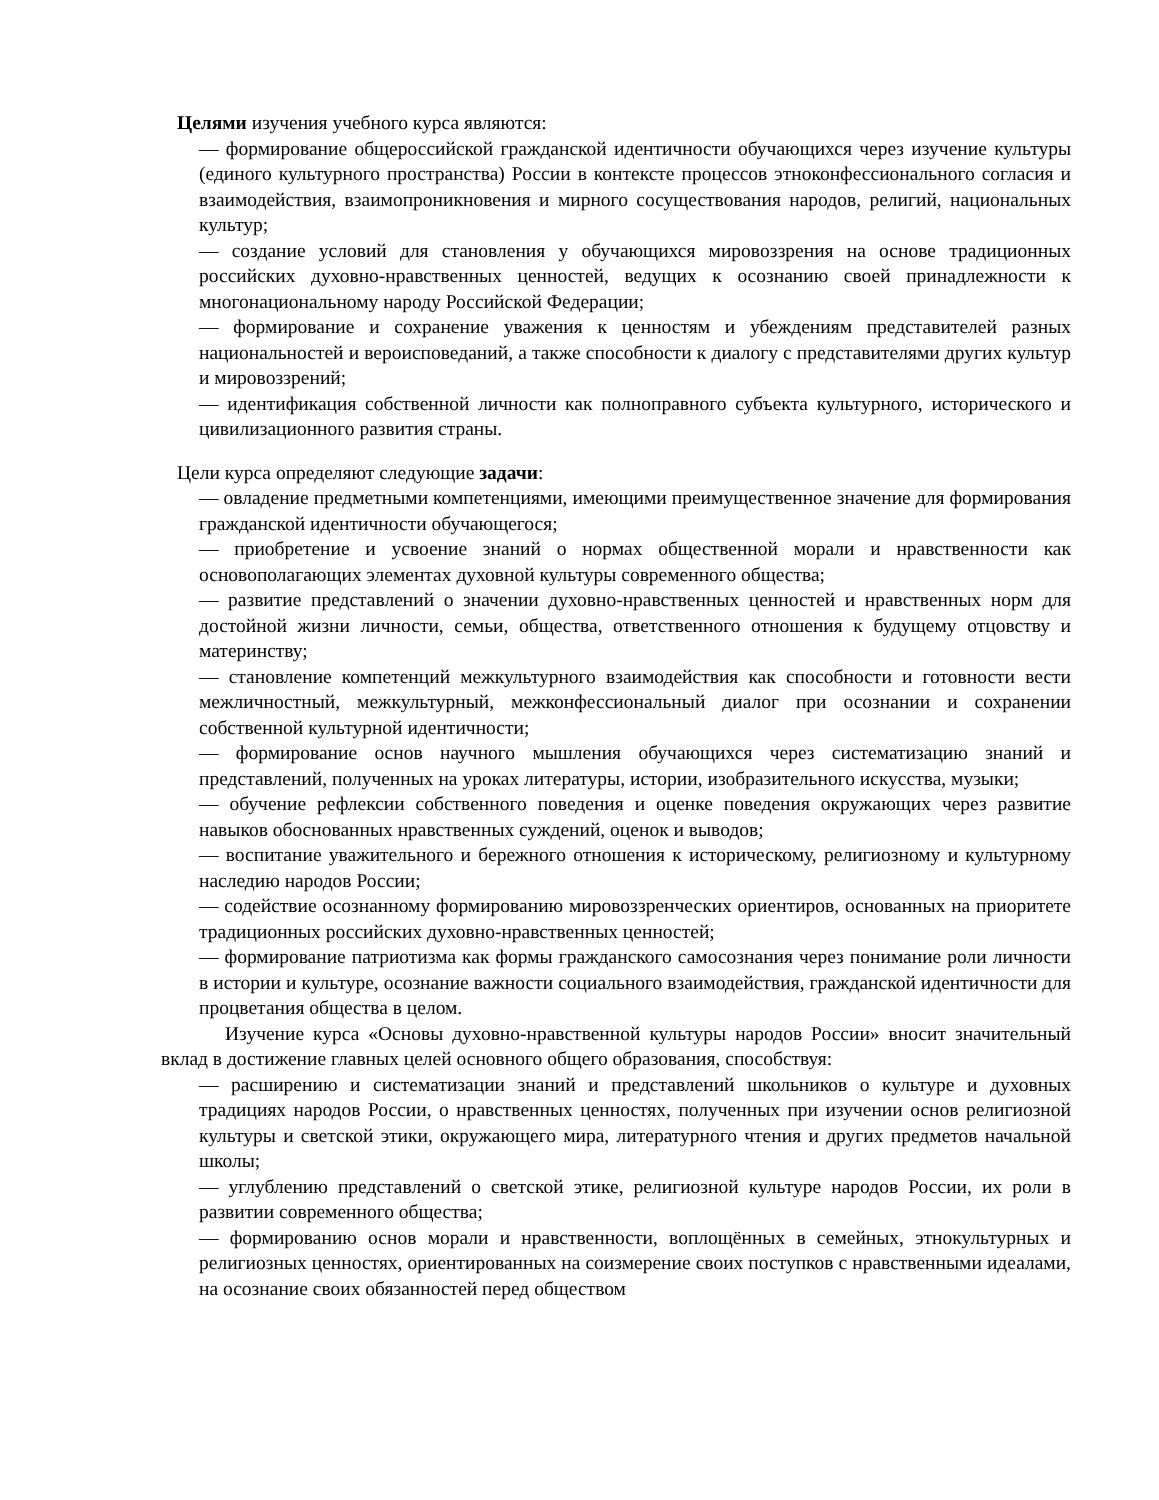Целями изучения учебного курса являются:
— формирование общероссийской гражданской идентичности обучающихся через изучение культуры (единого культурного пространства) России в контексте процессов этноконфессионального согласия и взаимодействия, взаимопроникновения и мирного сосуществования народов, религий, национальных культур;
— создание условий для становления у обучающихся мировоззрения на основе традиционных российских духовно-нравственных ценностей, ведущих к осознанию своей принадлежности к многонациональному народу Российской Федерации;
— формирование и сохранение уважения к ценностям и убеждениям представителей разных национальностей и вероисповеданий, а также способности к диалогу с представителями других культур и мировоззрений;
— идентификация собственной личности как полноправного субъекта культурного, исторического и цивилизационного развития страны.
Цели курса определяют следующие задачи:
— овладение предметными компетенциями, имеющими преимущественное значение для формирования гражданской идентичности обучающегося;
— приобретение и усвоение знаний о нормах общественной морали и нравственности как основополагающих элементах духовной культуры современного общества;
— развитие представлений о значении духовно-нравственных ценностей и нравственных норм для достойной жизни личности, семьи, общества, ответственного отношения к будущему отцовству и материнству;
— становление компетенций межкультурного взаимодействия как способности и готовности вести межличностный, межкультурный, межконфессиональный диалог при осознании и сохранении собственной культурной идентичности;
— формирование основ научного мышления обучающихся через систематизацию знаний и представлений, полученных на уроках литературы, истории, изобразительного искусства, музыки;
— обучение рефлексии собственного поведения и оценке поведения окружающих через развитие навыков обоснованных нравственных суждений, оценок и выводов;
— воспитание уважительного и бережного отношения к историческому, религиозному и культурному наследию народов России;
— содействие осознанному формированию мировоззренческих ориентиров, основанных на приоритете традиционных российских духовно-нравственных ценностей;
— формирование патриотизма как формы гражданского самосознания через понимание роли личности в истории и культуре, осознание важности социального взаимодействия, гражданской идентичности для процветания общества в целом.
Изучение курса «Основы духовно-нравственной культуры народов России» вносит значительный вклад в достижение главных целей основного общего образования, способствуя:
— расширению и систематизации знаний и представлений школьников о культуре и духовных традициях народов России, о нравственных ценностях, полученных при изучении основ религиозной культуры и светской этики, окружающего мира, литературного чтения и других предметов начальной школы;
— углублению представлений о светской этике, религиозной культуре народов России, их роли в развитии современного общества;
— формированию основ морали и нравственности, воплощённых в семейных, этнокультурных и религиозных ценностях, ориентированных на соизмерение своих поступков с нравственными идеалами, на осознание своих обязанностей перед обществом